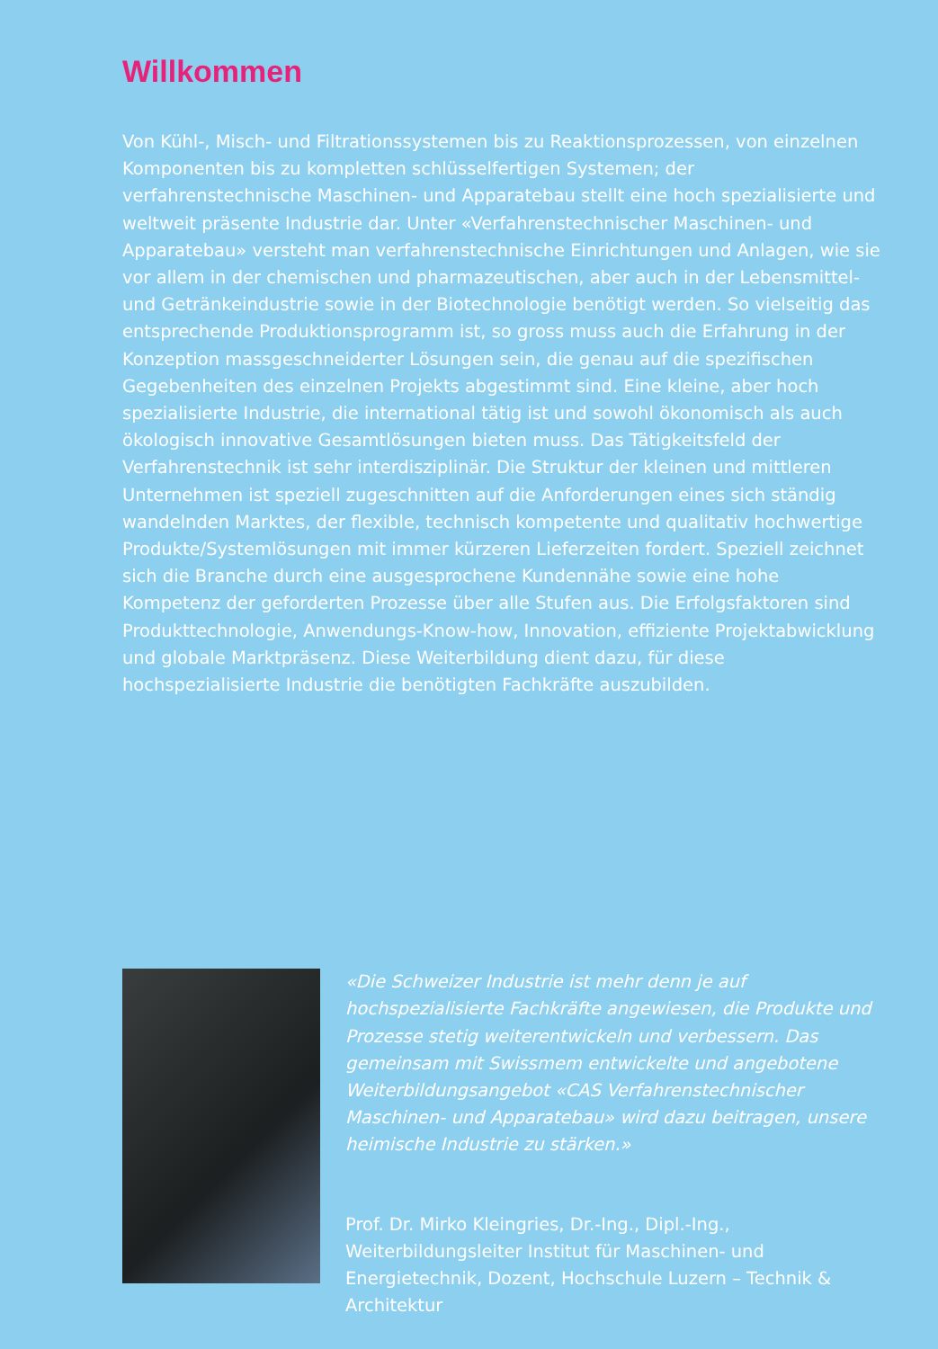Willkommen
Von Kühl-, Misch- und Filtrationssystemen bis zu Reaktionsprozessen, von einzelnen Komponenten bis zu kompletten schlüsselfertigen Systemen; der verfahrenstechnische Maschinen- und Apparatebau stellt eine hoch spezialisierte und weltweit präsente Industrie dar. Unter «Verfahrenstechnischer Maschinen- und Apparatebau» versteht man verfahrenstechnische Einrichtungen und Anlagen, wie sie vor allem in der chemischen und pharmazeutischen, aber auch in der Lebensmittel- und Getränkeindustrie sowie in der Biotechnologie benötigt werden. So vielseitig das entsprechende Produktionsprogramm ist, so gross muss auch die Erfahrung in der Konzeption massgeschneiderter Lösungen sein, die genau auf die spezifischen Gegebenheiten des einzelnen Projekts abgestimmt sind. Eine kleine, aber hoch spezialisierte Industrie, die international tätig ist und sowohl ökonomisch als auch ökologisch innovative Gesamtlösungen bieten muss. Das Tätigkeitsfeld der Verfahrenstechnik ist sehr interdisziplinär. Die Struktur der kleinen und mittleren Unternehmen ist speziell zugeschnitten auf die Anforderungen eines sich ständig wandelnden Marktes, der flexible, technisch kompetente und qualitativ hochwertige Produkte/Systemlösungen mit immer kürzeren Lieferzeiten fordert. Speziell zeichnet sich die Branche durch eine ausgesprochene Kundennähe sowie eine hohe Kompetenz der geforderten Prozesse über alle Stufen aus. Die Erfolgsfaktoren sind Produkttechnologie, Anwendungs-Know-how, Innovation, effiziente Projektabwicklung und globale Marktpräsenz. Diese Weiterbildung dient dazu, für diese hochspezialisierte Industrie die benötigten Fachkräfte auszubilden.
«Die Schweizer Industrie ist mehr denn je auf hochspezialisierte Fachkräfte angewiesen, die Produkte und Prozesse stetig weiterentwickeln und verbessern. Das gemeinsam mit Swissmem entwickelte und angebotene Weiterbildungsangebot «CAS Verfahrenstechnischer Maschinen- und Apparatebau» wird dazu beitragen, unsere heimische Industrie zu stärken.»
Prof. Dr. Mirko Kleingries, Dr.-Ing., Dipl.-Ing., Weiterbildungsleiter Institut für Maschinen- und Energietechnik, Dozent, Hochschule Luzern – Technik & Architektur